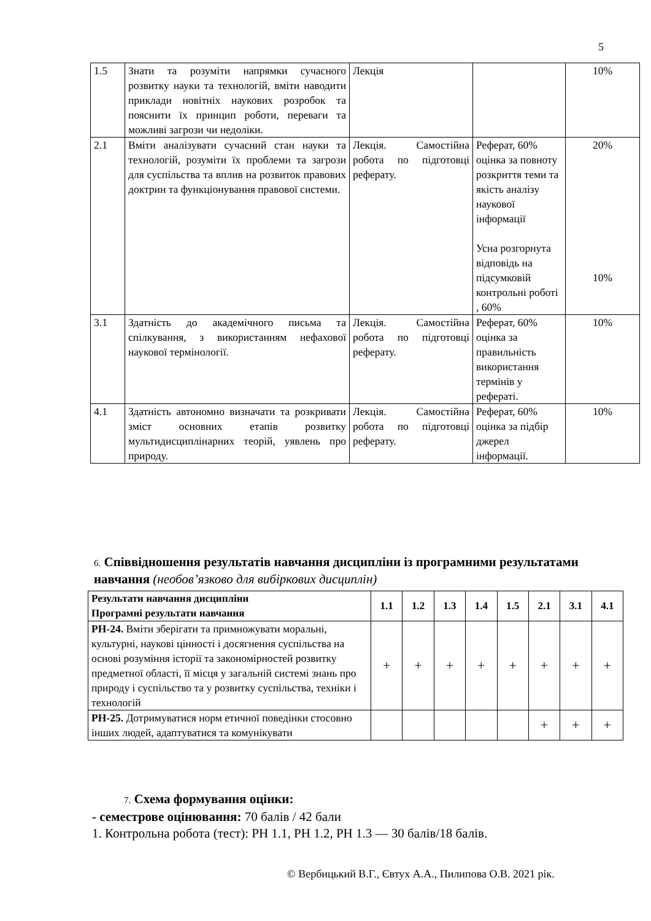5
| 1.5 | Знати та розуміти напрямки сучасного розвитку науки та технологій, вміти наводити приклади новітніх наукових розробок та пояснити їх принцип роботи, переваги та можливі загрози чи недоліки. | Лекція | | 10% |
| 2.1 | Вміти аналізувати сучасний стан науки та технологій, розуміти їх проблеми та загрози для суспільства та вплив на розвиток правових доктрин та функціонування правової системи. | Лекція. Самостійна робота по підготовці реферату. | Реферат, 60% оцінка за повноту розкриття теми та якість аналізу наукової інформації Усна розгорнута відповідь на підсумковій контрольні роботі , 60% | 20% 10% |
| 3.1 | Здатність до академічного письма та спілкування, з використанням нефахової наукової термінології. | Лекція. Самостійна робота по підготовці реферату. | Реферат, 60% оцінка за правильність використання термінів у рефераті. | 10% |
| 4.1 | Здатність автономно визначати та розкривати зміст основних етапів розвитку мультидисциплінарних теорій, уявлень про природу. | Лекція. Самостійна робота по підготовці реферату. | Реферат, 60% оцінка за підбір джерел інформації. | 10% |
6. Співвідношення результатів навчання дисципліни із програмними результатами навчання (необов’язково для вибіркових дисциплін)
| Результати навчання дисципліни Програмні результати навчання | 1.1 | 1.2 | 1.3 | 1.4 | 1.5 | 2.1 | 3.1 | 4.1 |
| --- | --- | --- | --- | --- | --- | --- | --- | --- |
| РН-24. Вміти зберігати та примножувати моральні, культурні, наукові цінності і досягнення суспільства на основі розуміння історії та закономірностей розвитку предметної області, її місця у загальній системі знань про природу і суспільство та у розвитку суспільства, техніки і технологій | + | + | + | + | + | + | + | + |
| РН-25. Дотримуватися норм етичної поведінки стосовно інших людей, адаптуватися та комунікувати | | | | | | + | + | + |
7. Схема формування оцінки:
- семестрове оцінювання: 70 балів / 42 бали
1. Контрольна робота (тест): РН 1.1, РН 1.2, РН 1.3 — 30 балів/18 балів.
© Вербицький В.Г., Євтух А.А., Пилипова О.В. 2021 рік.